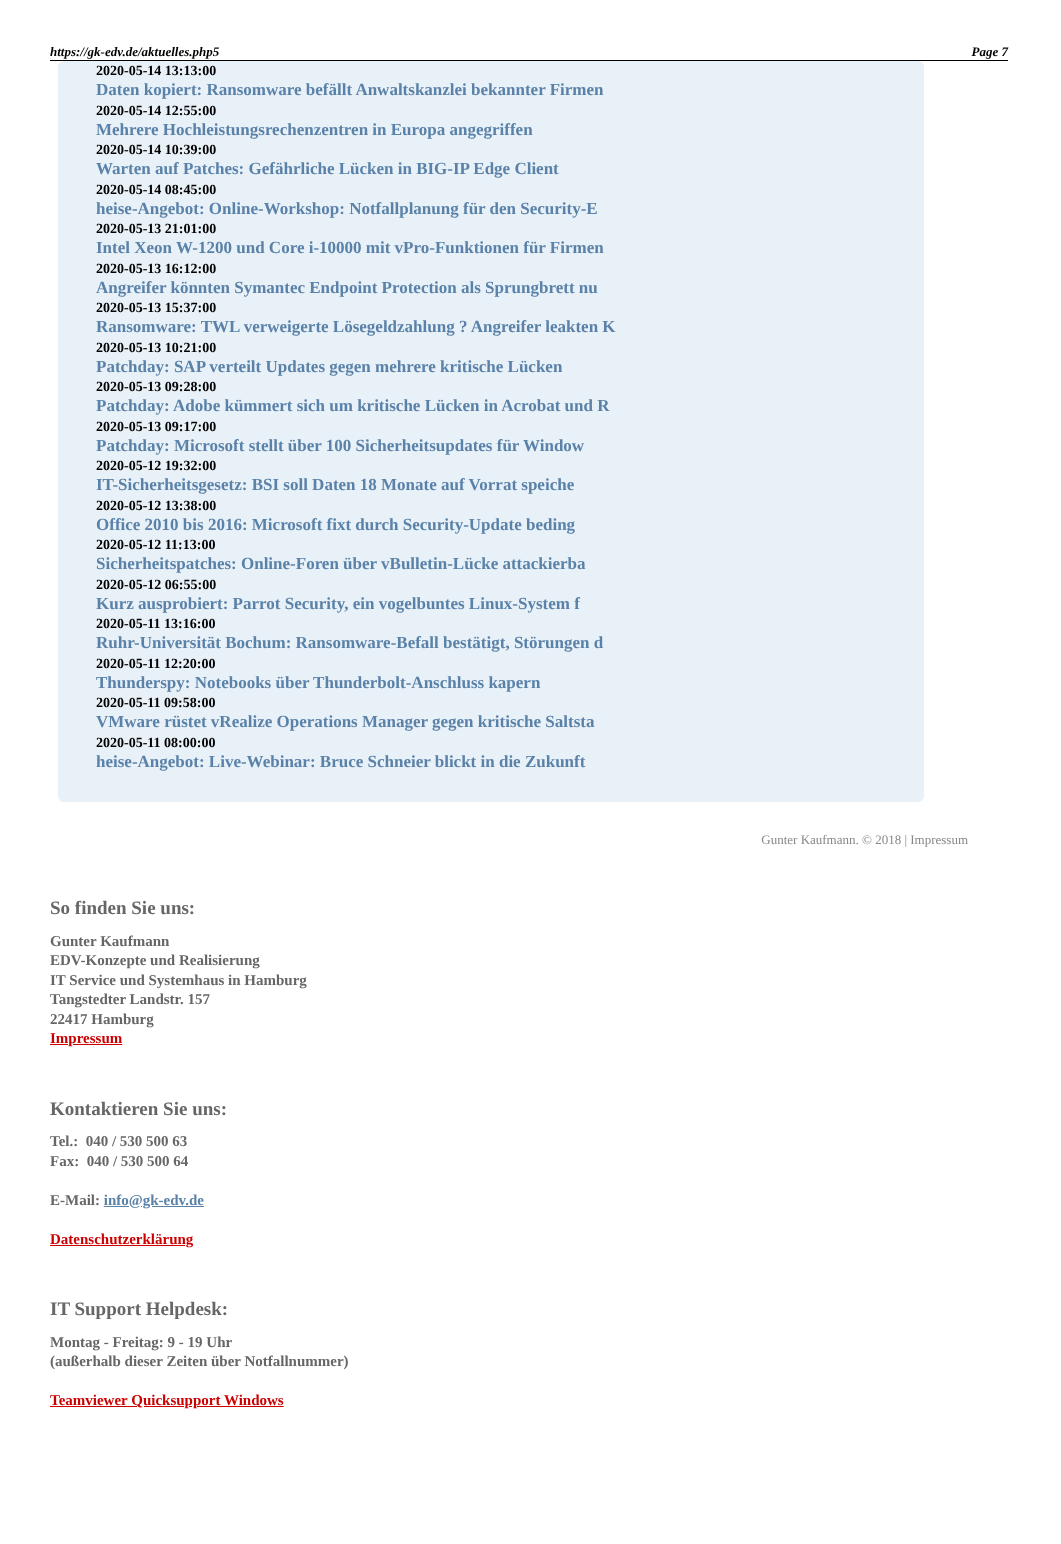https://gk-edv.de/aktuelles.php5 Page 7
2020-05-14 13:13:00
Daten kopiert: Ransomware befällt Anwaltskanzlei bekannter Firmen
2020-05-14 12:55:00
Mehrere Hochleistungsrechenzentren in Europa angegriffen
2020-05-14 10:39:00
Warten auf Patches: Gefährliche Lücken in BIG-IP Edge Client
2020-05-14 08:45:00
heise-Angebot: Online-Workshop: Notfallplanung für den Security-E
2020-05-13 21:01:00
Intel Xeon W-1200 und Core i-10000 mit vPro-Funktionen für Firmen
2020-05-13 16:12:00
Angreifer könnten Symantec Endpoint Protection als Sprungbrett nu
2020-05-13 15:37:00
Ransomware: TWL verweigerte Lösegeldzahlung ? Angreifer leakten K
2020-05-13 10:21:00
Patchday: SAP verteilt Updates gegen mehrere kritische Lücken
2020-05-13 09:28:00
Patchday: Adobe kümmert sich um kritische Lücken in Acrobat und R
2020-05-13 09:17:00
Patchday: Microsoft stellt über 100 Sicherheitsupdates für Window
2020-05-12 19:32:00
IT-Sicherheitsgesetz: BSI soll Daten 18 Monate auf Vorrat speiche
2020-05-12 13:38:00
Office 2010 bis 2016: Microsoft fixt durch Security-Update beding
2020-05-12 11:13:00
Sicherheitspatches: Online-Foren über vBulletin-Lücke attackierba
2020-05-12 06:55:00
Kurz ausprobiert: Parrot Security, ein vogelbuntes Linux-System f
2020-05-11 13:16:00
Ruhr-Universität Bochum: Ransomware-Befall bestätigt, Störungen d
2020-05-11 12:20:00
Thunderspy: Notebooks über Thunderbolt-Anschluss kapern
2020-05-11 09:58:00
VMware rüstet vRealize Operations Manager gegen kritische Saltsta
2020-05-11 08:00:00
heise-Angebot: Live-Webinar: Bruce Schneier blickt in die Zukunft
Gunter Kaufmann. © 2018 | Impressum
So finden Sie uns:
Gunter Kaufmann
EDV-Konzepte und Realisierung
IT Service und Systemhaus in Hamburg
Tangstedter Landstr. 157
22417 Hamburg
Impressum
Kontaktieren Sie uns:
Tel.: 040 / 530 500 63
Fax: 040 / 530 500 64
E-Mail: info@gk-edv.de
Datenschutzerklärung
IT Support Helpdesk:
Montag - Freitag: 9 - 19 Uhr
(außerhalb dieser Zeiten über Notfallnummer)
Teamviewer Quicksupport Windows